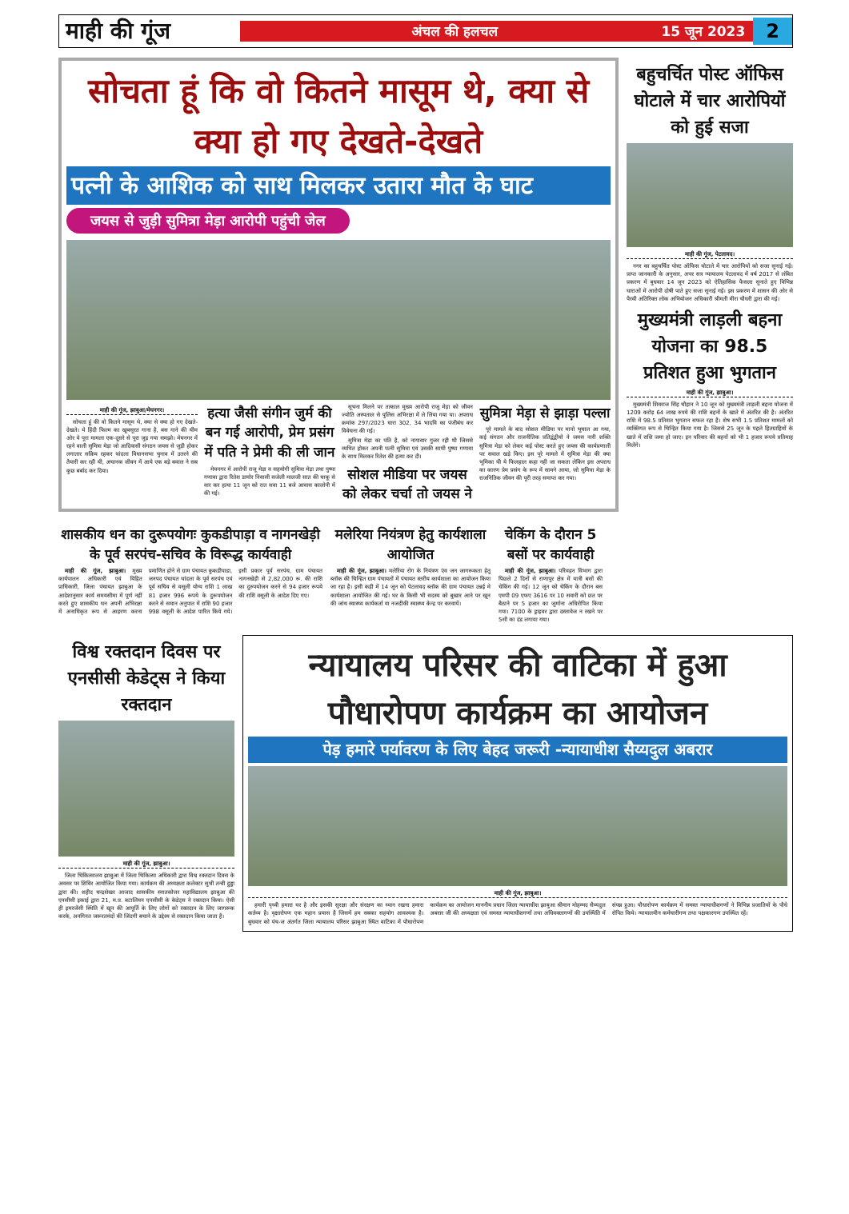माही की गूंज
अंचल की हलचल 15 जून 2023
2
सोचता हूं कि वो कितने मासूम थे, क्या से क्या हो गए देखते-देखते
पत्नी के आशिक को साथ मिलकर उतारा मौत के घाट
जयस से जुड़ी सुमित्रा मेड़ा आरोपी पहुंची जेल
माही की गूंज, झाबुआ/मेघनगर।
सोचता हूं की वो कितने मासूम थे, क्या से क्या हो गए देखते-देखते। ये हिंदी फिल्म का खूबसूरत गाना है, बस गाने की थीम ओर ये पूरा मामला एक-दूसरे से पूरा जुड़ गया समझो। मेघनगर में रहने वाली सुमित्रा मेड़ा जो आदिवासी संगठन जयस से जुड़ी होकर लगातार सक्रिय रहकर थांदला विधानसभा चुनाव में उतरने की तैयारी कर रही थी, अचानक जीवन में आये एक बड़े बवाल ने सब कुछ बर्बाद कर दिया।
हत्या जैसी संगीन जुर्म की बन गई आरोपी, प्रेम प्रसंग में पति ने प्रेमी की ली जान
मेघनगर में आरोपी राजू मेड़ा व सहयोगी सुमित्रा मेड़ा तथा पुष्पा गणावा द्वारा रितेश डामोर निवासी सजेली मालजी सात की चाकू से वार कर हत्या 11 जून को रात सवा 11 बजे आवास कालोनी में की गई।
सूचना मिलने पर तत्काल मुख्य आरोपी राजु मेड़ा को जीवन ज्योति अस्पताल से पुलिस अभिरक्षा में ले लिया गया था। अपराध क्रमांक 297/2023 धारा 302, 34 भादवि का पंजीबंध कर विवेचना की गई।
सुमित्रा मेड़ा का पति है, को नागावार गुजर रही थी जिससे व्यथित होकर अपनी पत्नी सुमित्रा एवं उसकी साथी पुष्पा गणावा के साथ मिलकर रितेश की हत्या कर दी।
सोशल मीडिया पर जयस को लेकर चर्चा तो जयस ने सुमित्रा मेड़ा से झाड़ा पल्ला
पूरे मामले के बाद सोशल मीडिया पर मानो भूचाल आ गया, कई संगठन और राजनीतिक प्रतिद्वंद्वीयो ने जयस नारी शक्ति सुमित्रा मेड़ा को लेकर कई पोस्ट करते हुए जयस की कार्यप्रणाली पर सवाल खड़े किए। इस पूरे मामले में सुमित्रा मेड़ा की क्या भूमिका थी ये फिलहाल कहा नही जा सकता लेकिन इस अपराध का कारण प्रेम प्रसंग के रूप में सामने आया, जो सुमित्रा मेड़ा के राजनितिक जीवन की पूरी तरह समाप्त कर गया।
बहुचर्चित पोस्ट ऑफिस घोटाले में चार आरोपियों को हुई सजा
माही की गूंज, पेटलावद।
नगर का बहुचर्चित पोस्ट ऑफिस घोटाले में चार आरोपियों को सजा सुनाई गई। प्राप्त जानकारी के अनुसार, अपर सत्र न्यायालय पेटलावद में वर्ष 2017 से लंबित प्रकरण में बुधवार 14 जून 2023 को ऐतिहासिक फैसला सुनाते हुए विभिन्न धाराओं में आरोपी दोषी पाते हुए सजा सुनाई गई। इस प्रकरण में शासन की ओर से पैरवी अतिरिक्त लोक अभियोजन अधिकारी श्रीमती मीरा चौधरी द्वारा की गई।
मुख्यमंत्री लाड़ली बहना योजना का 98.5 प्रतिशत हुआ भुगतान
माही की गूंज, झाबुआ।
मुख्यमंत्री शिवराज सिंह चौहान ने 10 जून को मुख्यमंत्री लाड़ली बहना योजना में 1209 करोड़ 64 लाख रुपये की राशि बहनों के खाते में अंतरित की है। अंतरित राशि में 98.5 प्रतिशत भुगतान सफल रहा है। शेष सभी 1.5 प्रतिशत मामलों को व्यक्तिगत रूप से चिन्हित किया गया है। जिससे 25 जून के पहले हितग्राहियों के खाते में राशि जमा हो जाए। इन परिवार की बहनों को भी 1 हजार रूपये प्रतिमाह मिलेंगे।
शासकीय धन का दुरूपयोगः कुकडीपाड़ा व नागनखेड़ी के पूर्व सरपंच-सचिव के विरूद्ध कार्यवाही
माही की गूंज, झाबुआ। मुख्य कार्यपालन अधिकारी एवं विहित प्राधिकारी, जिला पंचायत झाबुआ के आदेशानुसार कार्य समयसीमा में पूर्ण नहीं करते हुए शासकीय धन अपनी अभिरक्षा में अनाधिकृत रूप से आहरण करना प्रमाणित होने से ग्राम पंचायत कुकडीपाडा, जनपद पंचायत थांदला के पूर्व सरपंच एवं पूर्व सचिव से वसूली योग्य राशि 1 लाख 81 हजार 996 रूपये के दुरूपयोजन करने से समान अनुपात में राशि 90 हजार 998 वसूली के आदेश पारित किये गये। इसी प्रकार पूर्व सरपंच, ग्राम पंचायत नागनखेड़ी से 2,82,000 रू. की राशि का दुरुपयोजन करने से 94 हजार रूपये की राशि वसूली के आदेश दिए गए।
मलेरिया नियंत्रण हेतु कार्यशाला आयोजित
माही की गूंज, झाबुआ। मलेरिया रोग के नियंत्रण एंव जन जागरूकता हेतु ब्लॉक की चिन्हित ग्राम पंचायतों में पंचायत स्तरीय कार्यशाला का आयोजन किया जा रहा है। इसी कड़ी में 14 जून को पेटलावद ब्लॉक की ग्राम पंचायत उन्नई मे कार्यशाला आयोजित की गई। घर के किसी भी सदस्य को बुखार आने पर खून की जांच स्वास्थ्य कार्यकर्ता या नजदीकी स्वास्थ्य केन्द्र पर करवायें।
चेकिंग के दौरान 5 बसों पर कार्यवाही
माही की गूंज, झाबुआ। परिवहन विभाग द्वारा पिछले 2 दिनों से राणापुर क्षेत्र में यात्री बसों की चेकिंग की गई। 12 जून को चेकिंग के दौरान बस एमपी 09 एफए 3616 पर 10 सवारी को छत पर बैठाने पर 5 हजार का जुर्माना अधिरोपित किया गया। 7100 के ड्राइवर द्वारा दस्तावेज न रखने पर 5सौ का दंड लगाया गया।
विश्व रक्तदान दिवस पर एनसीसी केडेट्स ने किया रक्तदान
माही की गूंज, झाबुआ।
जिला चिकित्सालय झाबुआ में जिला चिकित्सा अधिकारी द्वारा विश्व रक्तदान दिवस के अवसर पर शिविर आयोजित किया गया। कार्यक्रम की अध्यक्षता कलेक्टर सुश्री तन्वी हुड्डा द्वारा की। शहीद चन्द्रशेखर आजाद शासकीय स्नातकोत्तर महाविद्यालय झाबुआ की एनसीसी इकाई द्वारा 21, म.प्र. बटालियन एनसीसी के केडेट्स ने रक्तदान किया। ऐसी ही इमरजेंसी स्थिति में खून की आपूर्ति के लिए लोगों को रक्तदान के लिए जागरूक करके, अनगिनत जरूरतमंदों की जिंदगी बचाने के उद्देश्य से रक्तदान किया जाता है।
न्यायालय परिसर की वाटिका में हुआ पौधारोपण कार्यक्रम का आयोजन
पेड़ हमारे पर्यावरण के लिए बेहद जरूरी -न्यायाधीश सैय्यदुल अबरार
माही की गूंज, झाबुआ।
हमारी पृथ्वी हमारा घर है और इसकी सुरक्षा और संरक्षण का ध्यान रखना हमारा कर्तव्य है। वृक्षारोपण एक महान प्रयास है जिसमें हम सबका सहयोग आवश्यक है। बुधवार को पंच-ज अंतर्गत जिला न्यायालय परिसर झाबुआ स्थित वाटिका में पौधारोपण कार्यक्रम का आयोजन माननीय प्रधान जिला न्यायाधीश झाबुआ श्रीमान मोहम्मद सैय्यदुल अबरार जी की अध्यक्षता एवं समस्त न्यायाधीशगणों तथा अधिवक्तागणों की उपस्थिति में संपन्न हुआ। पौधारोपण कार्यक्रम में समस्त न्यायाधीशगणों ने विभिन्न प्रजातियों के पौधे रोपित किये। न्यायालयीन कर्मचारीगण तथा पक्षकारगण उपस्थित रहें।